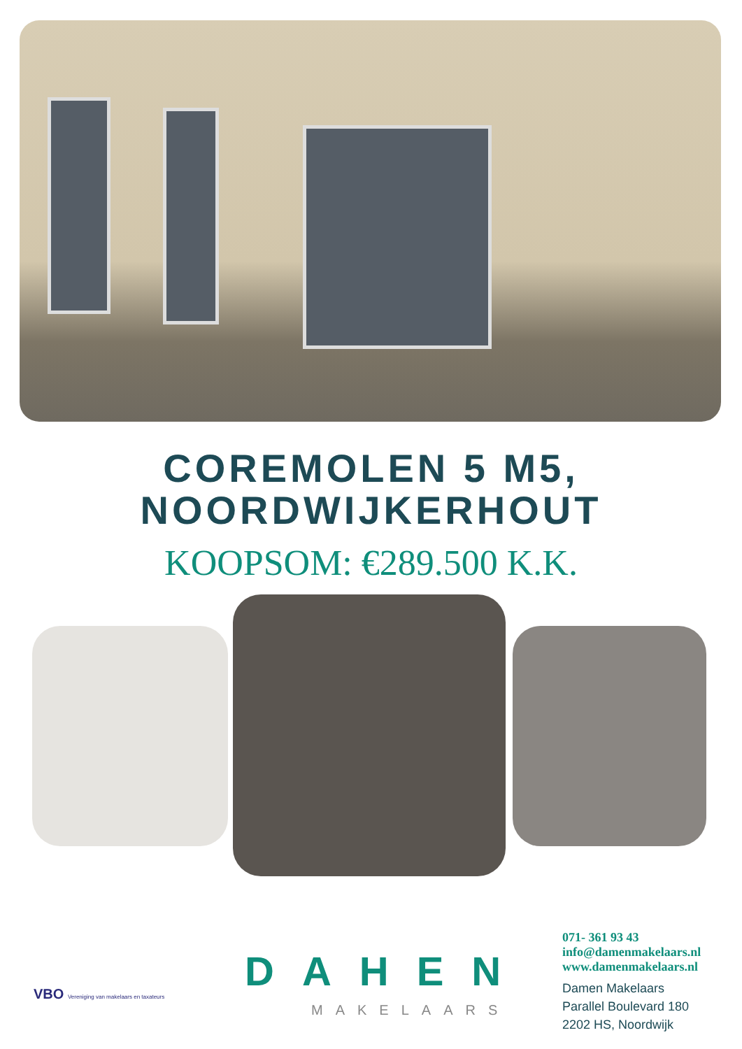COREMOLEN 5 M5,
NOORDWIJKERHOUT
KOOPSOM: €289.500 K.K.
VBO Vereniging van makelaars en taxateurs
DAHEN
MAKELAARS
071- 361 93 43
info@damenmakelaars.nl
www.damenmakelaars.nl
Damen Makelaars
Parallel Boulevard 180
2202 HS, Noordwijk